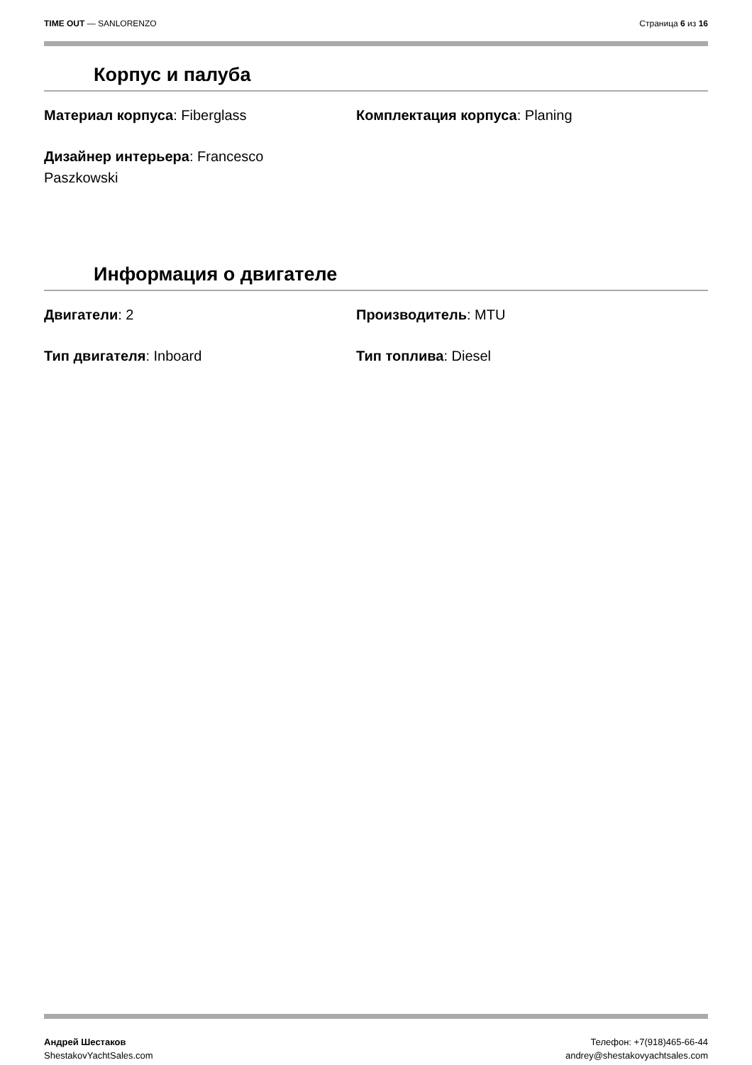TIME OUT — SANLORENZO Страница 6 из 16
Корпус и палуба
Материал корпуса: Fiberglass
Комплектация корпуса: Planing
Дизайнер интерьера: Francesco Paszkowski
Информация о двигателе
Двигатели: 2
Производитель: MTU
Тип двигателя: Inboard
Тип топлива: Diesel
Андрей Шестаков
ShestakovYachtSales.com
Телефон: +7(918)465-66-44
andrey@shestakovyachtsales.com